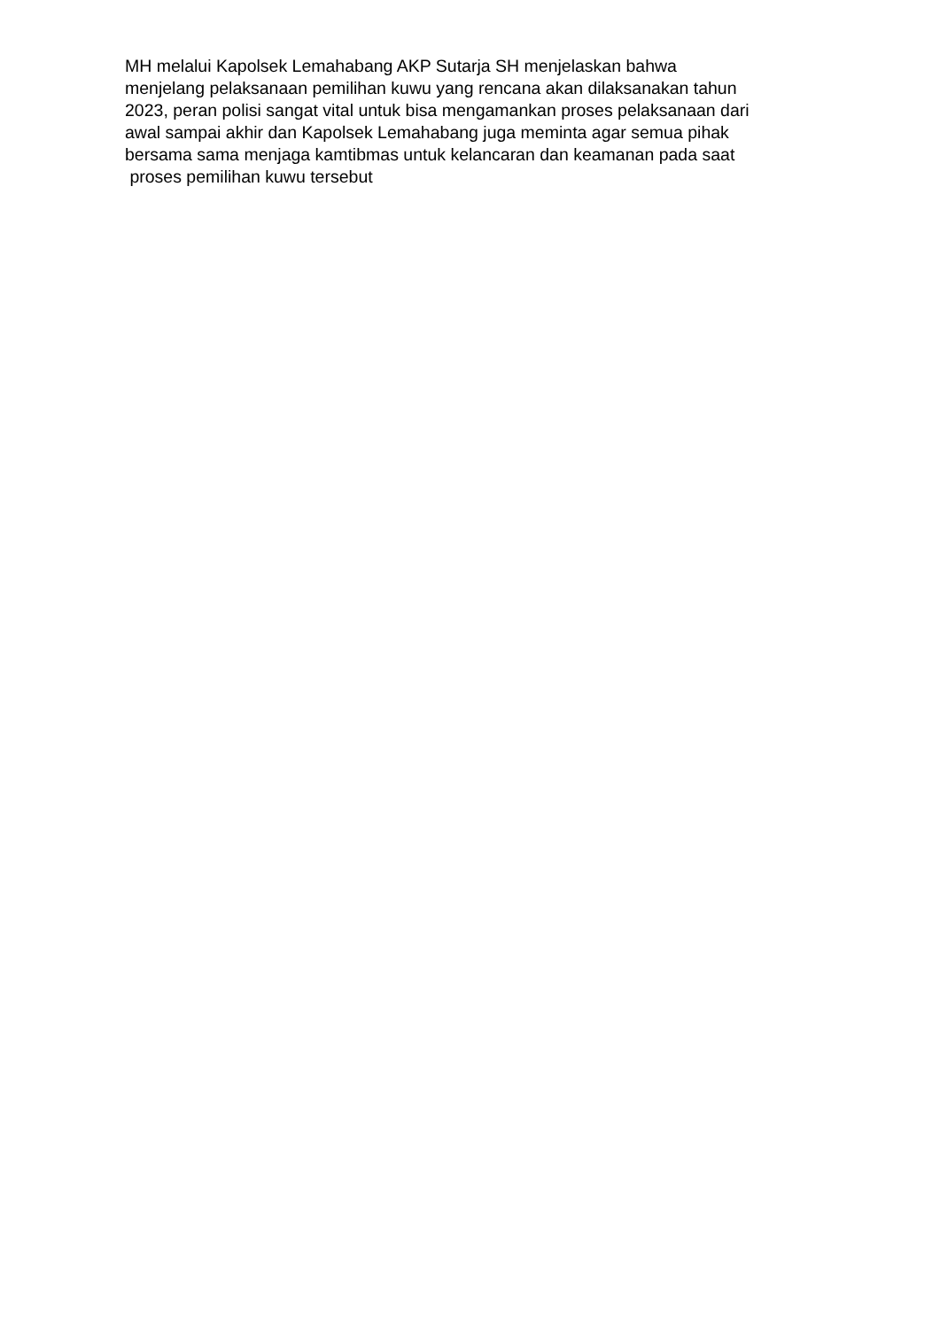MH melalui Kapolsek Lemahabang AKP Sutarja SH menjelaskan bahwa
menjelang pelaksanaan pemilihan kuwu yang rencana akan dilaksanakan tahun
2023, peran polisi sangat vital untuk bisa mengamankan proses pelaksanaan dari
awal sampai akhir dan Kapolsek Lemahabang juga meminta agar semua pihak
bersama sama menjaga kamtibmas untuk kelancaran dan keamanan pada saat
proses pemilihan kuwu tersebut